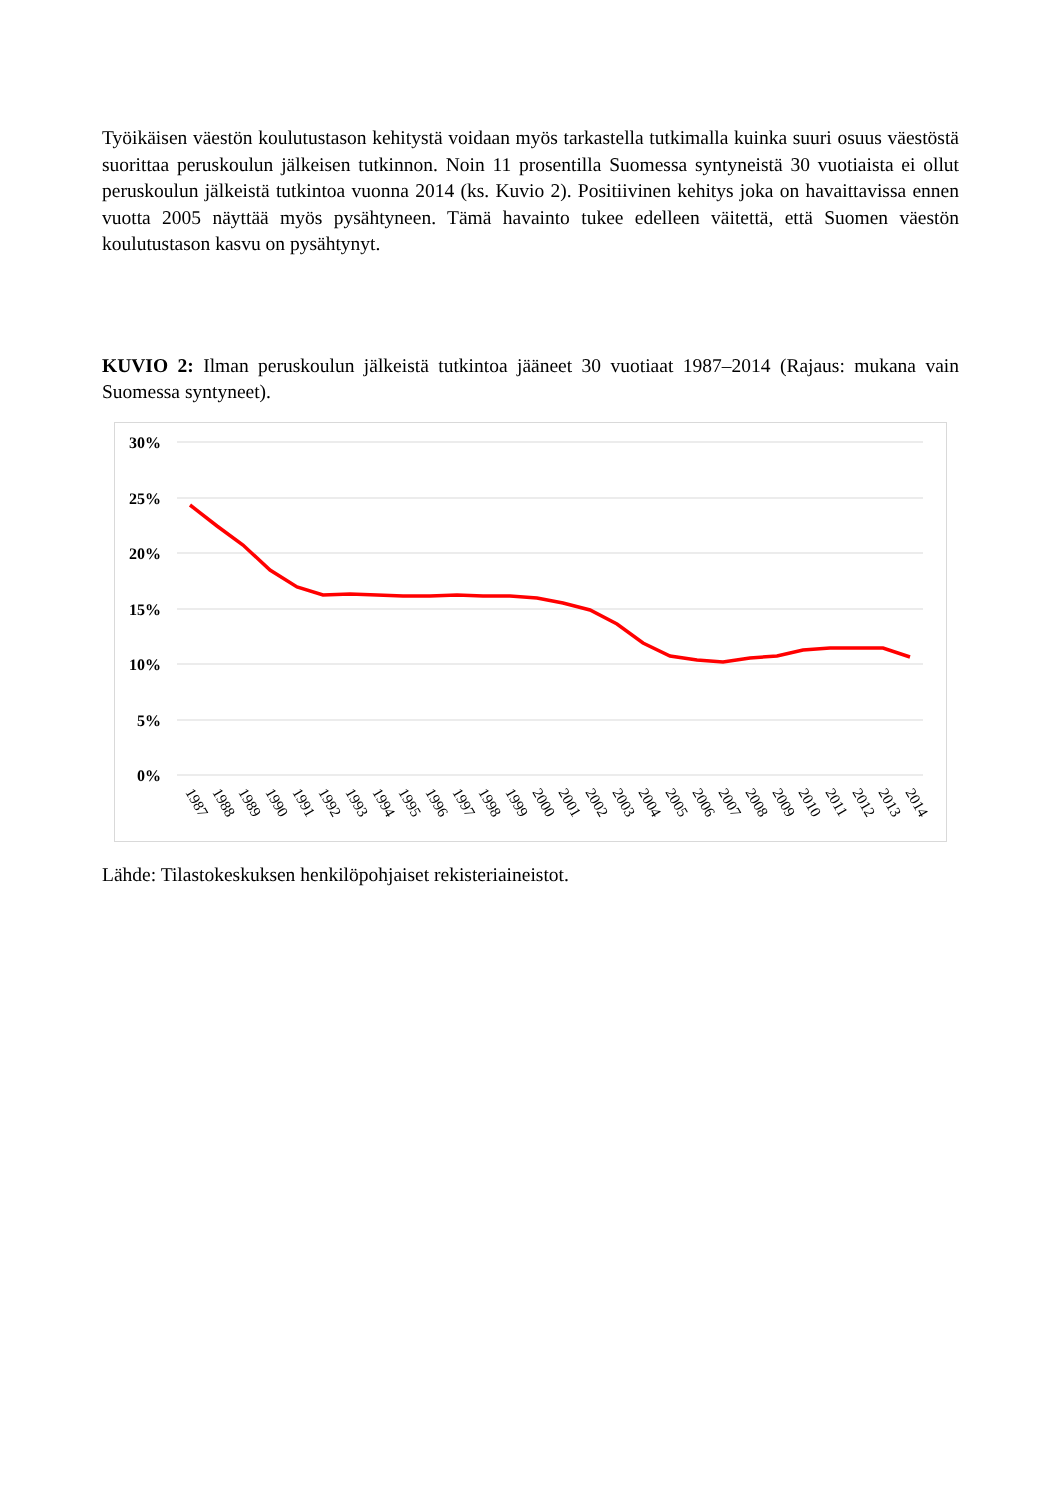Työikäisen väestön koulutustason kehitystä voidaan myös tarkastella tutkimalla kuinka suuri osuus väestöstä suorittaa peruskoulun jälkeisen tutkinnon. Noin 11 prosentilla Suomessa syntyneistä 30 vuotiaista ei ollut peruskoulun jälkeistä tutkintoa vuonna 2014 (ks. Kuvio 2). Positiivinen kehitys joka on havaittavissa ennen vuotta 2005 näyttää myös pysähtyneen. Tämä havainto tukee edelleen väitettä, että Suomen väestön koulutustason kasvu on pysähtynyt.
KUVIO 2: Ilman peruskoulun jälkeistä tutkintoa jääneet 30 vuotiaat 1987–2014 (Rajaus: mukana vain Suomessa syntyneet).
30%
25%
20%
15%
10%
5%
0%
1987
1988
1989
1990
1991
1992
1993
1994
1995
1996
1997
1998
1999
2000
2001
2002
2003
2004
2005
2006
2007
2008
2009
2010
2011
2012
2013
2014
Lähde: Tilastokeskuksen henkilöpohjaiset rekisteriaineistot.